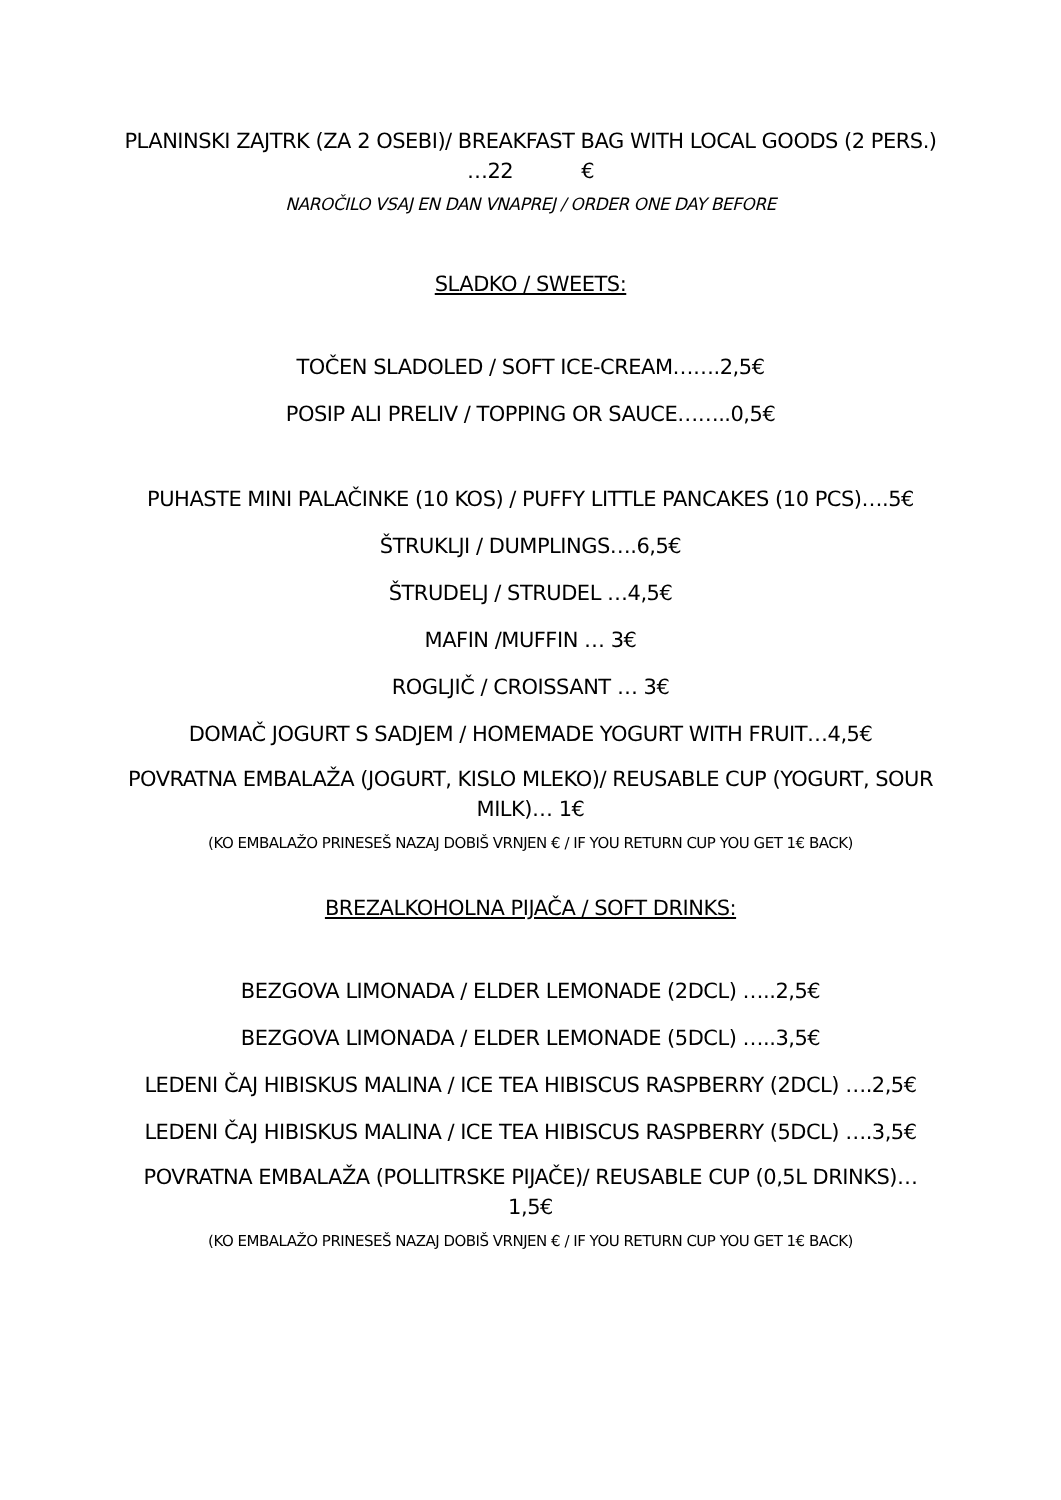PLANINSKI ZAJTRK (ZA 2 OSEBI)/ BREAKFAST BAG WITH LOCAL GOODS (2 PERS.) …22 €
NAROČILO VSAJ EN DAN VNAPREJ / ORDER ONE DAY BEFORE
SLADKO / SWEETS:
TOČEN SLADOLED / SOFT ICE-CREAM…….2,5€
POSIP ALI PRELIV / TOPPING OR SAUCE……..0,5€
PUHASTE MINI PALAČINKE (10 KOS) / PUFFY LITTLE PANCAKES (10 PCS)….5€
ŠTRUKLJI / DUMPLINGS….6,5€
ŠTRUDELJ / STRUDEL …4,5€
MAFIN /MUFFIN … 3€
ROGLJIČ / CROISSANT … 3€
DOMAČ JOGURT S SADJEM / HOMEMADE YOGURT WITH FRUIT…4,5€
POVRATNA EMBALAŽA (JOGURT, KISLO MLEKO)/ REUSABLE CUP (YOGURT, SOUR MILK)… 1€
(KO EMBALAŽO PRINESEŠ NAZAJ DOBIŠ VRNJEN € / IF YOU RETURN CUP YOU GET 1€ BACK)
BREZALKOHOLNA PIJAČA / SOFT DRINKS:
BEZGOVA LIMONADA / ELDER LEMONADE (2DCL) …..2,5€
BEZGOVA LIMONADA / ELDER LEMONADE (5DCL) …..3,5€
LEDENI ČAJ HIBISKUS MALINA / ICE TEA HIBISCUS RASPBERRY (2DCL) ….2,5€
LEDENI ČAJ HIBISKUS MALINA / ICE TEA HIBISCUS RASPBERRY (5DCL) ….3,5€
POVRATNA EMBALAŽA (POLLITRSKE PIJAČE)/ REUSABLE CUP (0,5L DRINKS)… 1,5€
(KO EMBALAŽO PRINESEŠ NAZAJ DOBIŠ VRNJEN € / IF YOU RETURN CUP YOU GET 1€ BACK)